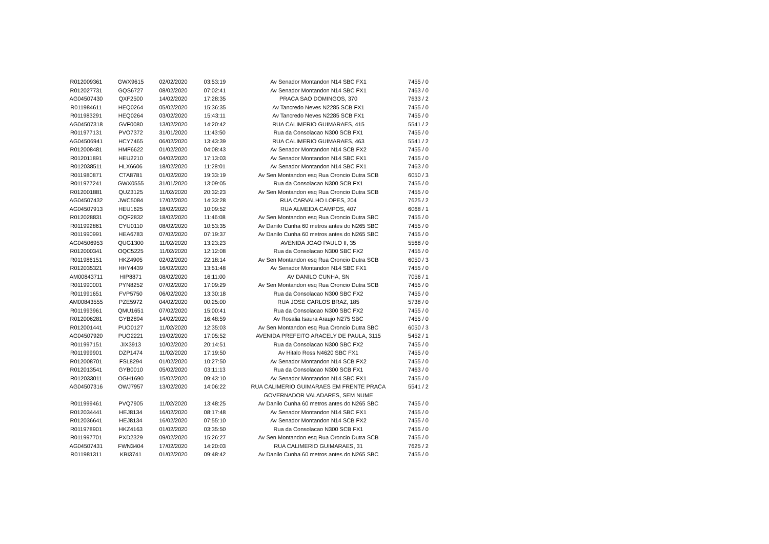| R012009361 | GWX9615 | 02/02/2020 | 03:53:19 | Av Senador Montandon N14 SBC FX1 | 7455 / 0 |
| R012027731 | GQS6727 | 08/02/2020 | 07:02:41 | Av Senador Montandon N14 SBC FX1 | 7463 / 0 |
| AG04507430 | QXF2500 | 14/02/2020 | 17:28:35 | PRACA SAO DOMINGOS, 370 | 7633 / 2 |
| R011984611 | HEQ0264 | 05/02/2020 | 15:36:35 | Av Tancredo Neves N2285 SCB FX1 | 7455 / 0 |
| R011983291 | HEQ0264 | 03/02/2020 | 15:43:11 | Av Tancredo Neves N2285 SCB FX1 | 7455 / 0 |
| AG04507318 | GVF0080 | 13/02/2020 | 14:20:42 | RUA CALIMERIO GUIMARAES, 415 | 5541 / 2 |
| R011977131 | PVO7372 | 31/01/2020 | 11:43:50 | Rua da Consolacao N300 SCB FX1 | 7455 / 0 |
| AG04506941 | HCY7465 | 06/02/2020 | 13:43:39 | RUA CALIMERIO GUIMARAES, 463 | 5541 / 2 |
| R012008481 | HMF6622 | 01/02/2020 | 04:08:43 | Av Senador Montandon N14 SCB FX2 | 7455 / 0 |
| R012011891 | HEU2210 | 04/02/2020 | 17:13:03 | Av Senador Montandon N14 SBC FX1 | 7455 / 0 |
| R012038511 | HLX6606 | 18/02/2020 | 11:28:01 | Av Senador Montandon N14 SBC FX1 | 7463 / 0 |
| R011980871 | CTA8781 | 01/02/2020 | 19:33:19 | Av Sen Montandon esq Rua Oroncio Dutra SCB | 6050 / 3 |
| R011977241 | GWX0555 | 31/01/2020 | 13:09:05 | Rua da Consolacao N300 SCB FX1 | 7455 / 0 |
| R012001881 | QUZ3125 | 11/02/2020 | 20:32:23 | Av Sen Montandon esq Rua Oroncio Dutra SCB | 7455 / 0 |
| AG04507432 | JWC5084 | 17/02/2020 | 14:33:28 | RUA CARVALHO LOPES, 204 | 7625 / 2 |
| AG04507913 | HEU1625 | 18/02/2020 | 10:09:52 | RUA ALMEIDA CAMPOS, 407 | 6068 / 1 |
| R012028831 | OQF2832 | 18/02/2020 | 11:46:08 | Av Sen Montandon esq Rua Oroncio Dutra SBC | 7455 / 0 |
| R011992861 | CYU0110 | 08/02/2020 | 10:53:35 | Av Danilo Cunha 60 metros antes do N265 SBC | 7455 / 0 |
| R011990991 | HEA6783 | 07/02/2020 | 07:19:37 | Av Danilo Cunha 60 metros antes do N265 SBC | 7455 / 0 |
| AG04506953 | QUG1300 | 11/02/2020 | 13:23:23 | AVENIDA JOAO PAULO II, 35 | 5568 / 0 |
| R012000341 | OQC5225 | 11/02/2020 | 12:12:08 | Rua da Consolacao N300 SBC FX2 | 7455 / 0 |
| R011986151 | HKZ4905 | 02/02/2020 | 22:18:14 | Av Sen Montandon esq Rua Oroncio Dutra SCB | 6050 / 3 |
| R012035321 | HHY4439 | 16/02/2020 | 13:51:48 | Av Senador Montandon N14 SBC FX1 | 7455 / 0 |
| AM00843711 | HIP8871 | 08/02/2020 | 16:11:00 | AV DANILO CUNHA, SN | 7056 / 1 |
| R011990001 | PYN8252 | 07/02/2020 | 17:09:29 | Av Sen Montandon esq Rua Oroncio Dutra SCB | 7455 / 0 |
| R011991651 | FVP5750 | 06/02/2020 | 13:30:18 | Rua da Consolacao N300 SBC FX2 | 7455 / 0 |
| AM00843555 | PZE5972 | 04/02/2020 | 00:25:00 | RUA JOSE CARLOS BRAZ, 185 | 5738 / 0 |
| R011993961 | QMU1651 | 07/02/2020 | 15:00:41 | Rua da Consolacao N300 SBC FX2 | 7455 / 0 |
| R012006281 | GYB2894 | 14/02/2020 | 16:48:59 | Av Rosalia Isaura Araujo N275 SBC | 7455 / 0 |
| R012001441 | PUO0127 | 11/02/2020 | 12:35:03 | Av Sen Montandon esq Rua Oroncio Dutra SBC | 6050 / 3 |
| AG04507920 | PUO2221 | 19/02/2020 | 17:05:52 | AVENIDA PREFEITO ARACELY DE PAULA, 3115 | 5452 / 1 |
| R011997151 | JIX3913 | 10/02/2020 | 20:14:51 | Rua da Consolacao N300 SBC FX2 | 7455 / 0 |
| R011999901 | DZP1474 | 11/02/2020 | 17:19:50 | Av Hitalo Ross N4620 SBC FX1 | 7455 / 0 |
| R012008701 | FSL8294 | 01/02/2020 | 10:27:50 | Av Senador Montandon N14 SCB FX2 | 7455 / 0 |
| R012013541 | GYB0010 | 05/02/2020 | 03:11:13 | Rua da Consolacao N300 SCB FX1 | 7463 / 0 |
| R012033011 | OGH1690 | 15/02/2020 | 09:43:10 | Av Senador Montandon N14 SBC FX1 | 7455 / 0 |
| AG04507316 | OWJ7957 | 13/02/2020 | 14:06:22 | RUA CALIMERIO GUIMARAES EM FRENTE PRACA GOVERNADOR VALADARES, SEM NUME | 5541 / 2 |
| R011999461 | PVQ7905 | 11/02/2020 | 13:48:25 | Av Danilo Cunha 60 metros antes do N265 SBC | 7455 / 0 |
| R012034441 | HEJ8134 | 16/02/2020 | 08:17:48 | Av Senador Montandon N14 SBC FX1 | 7455 / 0 |
| R012036641 | HEJ8134 | 16/02/2020 | 07:55:10 | Av Senador Montandon N14 SCB FX2 | 7455 / 0 |
| R011978901 | HKZ4163 | 01/02/2020 | 03:35:50 | Rua da Consolacao N300 SCB FX1 | 7455 / 0 |
| R011997701 | PXD2329 | 09/02/2020 | 15:26:27 | Av Sen Montandon esq Rua Oroncio Dutra SCB | 7455 / 0 |
| AG04507431 | FWN3404 | 17/02/2020 | 14:20:03 | RUA CALIMERIO GUIMARAES, 31 | 7625 / 2 |
| R011981311 | KBI3741 | 01/02/2020 | 09:48:42 | Av Danilo Cunha 60 metros antes do N265 SBC | 7455 / 0 |